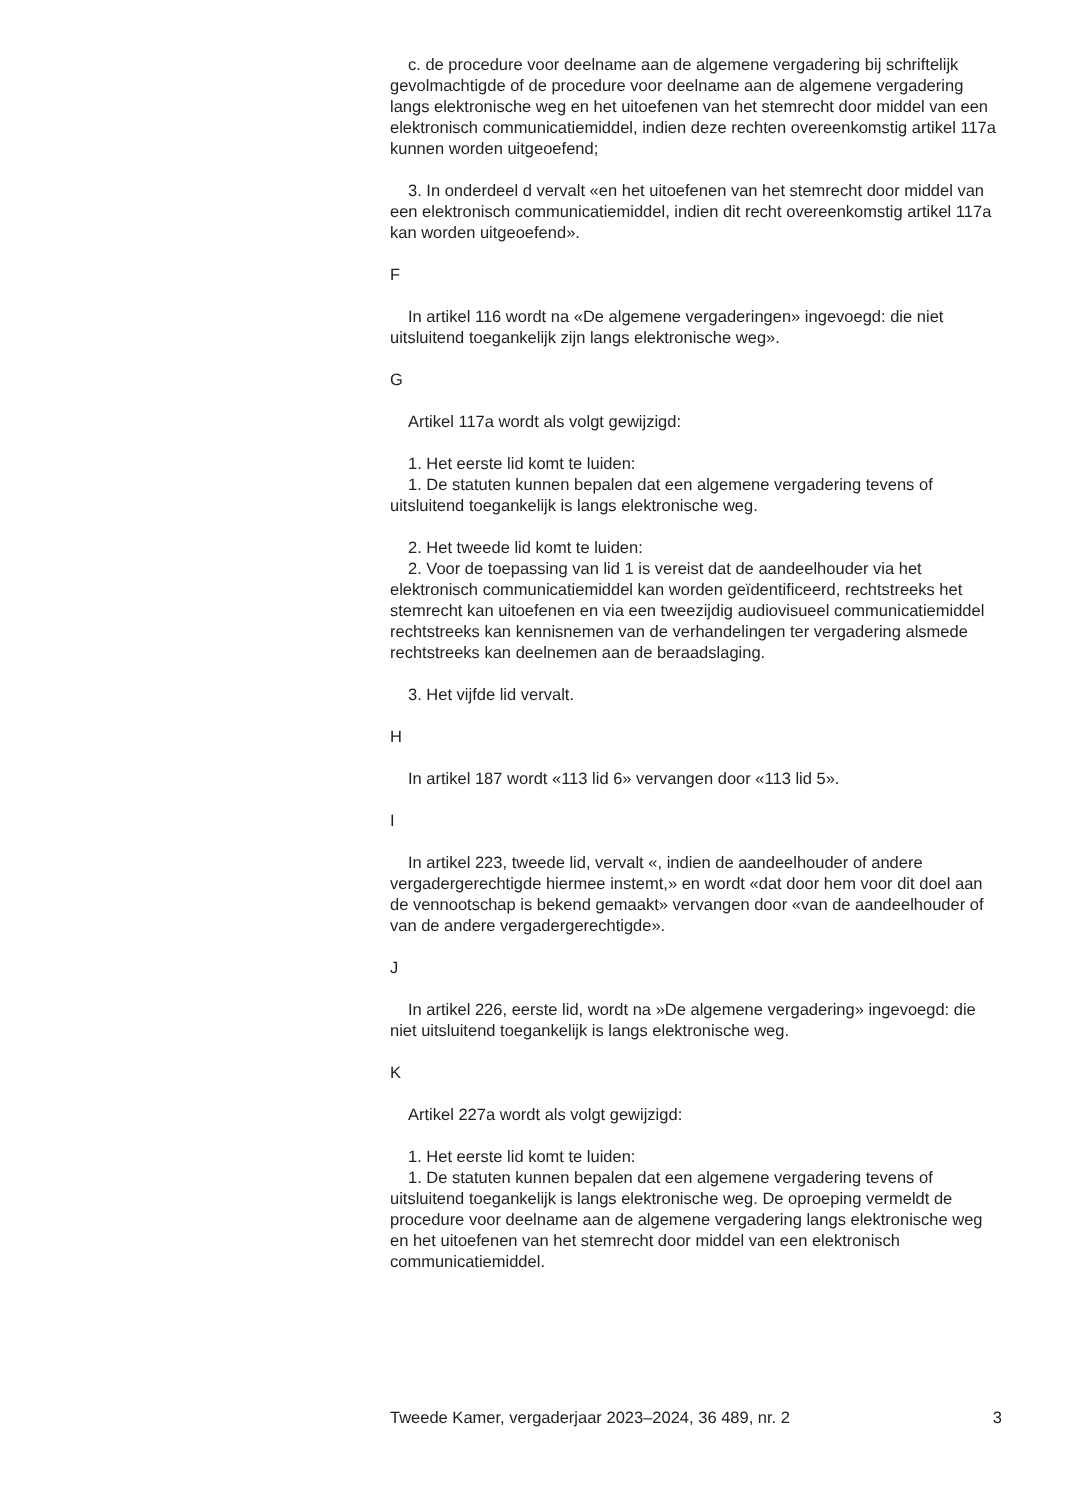c. de procedure voor deelname aan de algemene vergadering bij schriftelijk gevolmachtigde of de procedure voor deelname aan de algemene vergadering langs elektronische weg en het uitoefenen van het stemrecht door middel van een elektronisch communicatiemiddel, indien deze rechten overeenkomstig artikel 117a kunnen worden uitgeoefend;
3. In onderdeel d vervalt «en het uitoefenen van het stemrecht door middel van een elektronisch communicatiemiddel, indien dit recht overeenkomstig artikel 117a kan worden uitgeoefend».
F
In artikel 116 wordt na «De algemene vergaderingen» ingevoegd: die niet uitsluitend toegankelijk zijn langs elektronische weg».
G
Artikel 117a wordt als volgt gewijzigd:
1. Het eerste lid komt te luiden:
1. De statuten kunnen bepalen dat een algemene vergadering tevens of uitsluitend toegankelijk is langs elektronische weg.
2. Het tweede lid komt te luiden:
2. Voor de toepassing van lid 1 is vereist dat de aandeelhouder via het elektronisch communicatiemiddel kan worden geïdentificeerd, recht­streeks het stemrecht kan uitoefenen en via een tweezijdig audiovisueel communicatiemiddel rechtstreeks kan kennisnemen van de verhande­lingen ter vergadering alsmede rechtstreeks kan deelnemen aan de beraadslaging.
3. Het vijfde lid vervalt.
H
In artikel 187 wordt «113 lid 6» vervangen door «113 lid 5».
I
In artikel 223, tweede lid, vervalt «, indien de aandeelhouder of andere vergadergerechtigde hiermee instemt,» en wordt «dat door hem voor dit doel aan de vennootschap is bekend gemaakt» vervangen door «van de aandeelhouder of van de andere vergadergerechtigde».
J
In artikel 226, eerste lid, wordt na »De algemene vergadering» ingevoegd: die niet uitsluitend toegankelijk is langs elektronische weg.
K
Artikel 227a wordt als volgt gewijzigd:
1. Het eerste lid komt te luiden:
1. De statuten kunnen bepalen dat een algemene vergadering tevens of uitsluitend toegankelijk is langs elektronische weg. De oproeping vermeldt de procedure voor deelname aan de algemene vergadering langs elektronische weg en het uitoefenen van het stemrecht door middel van een elektronisch communicatiemiddel.
Tweede Kamer, vergaderjaar 2023–2024, 36 489, nr. 2 3